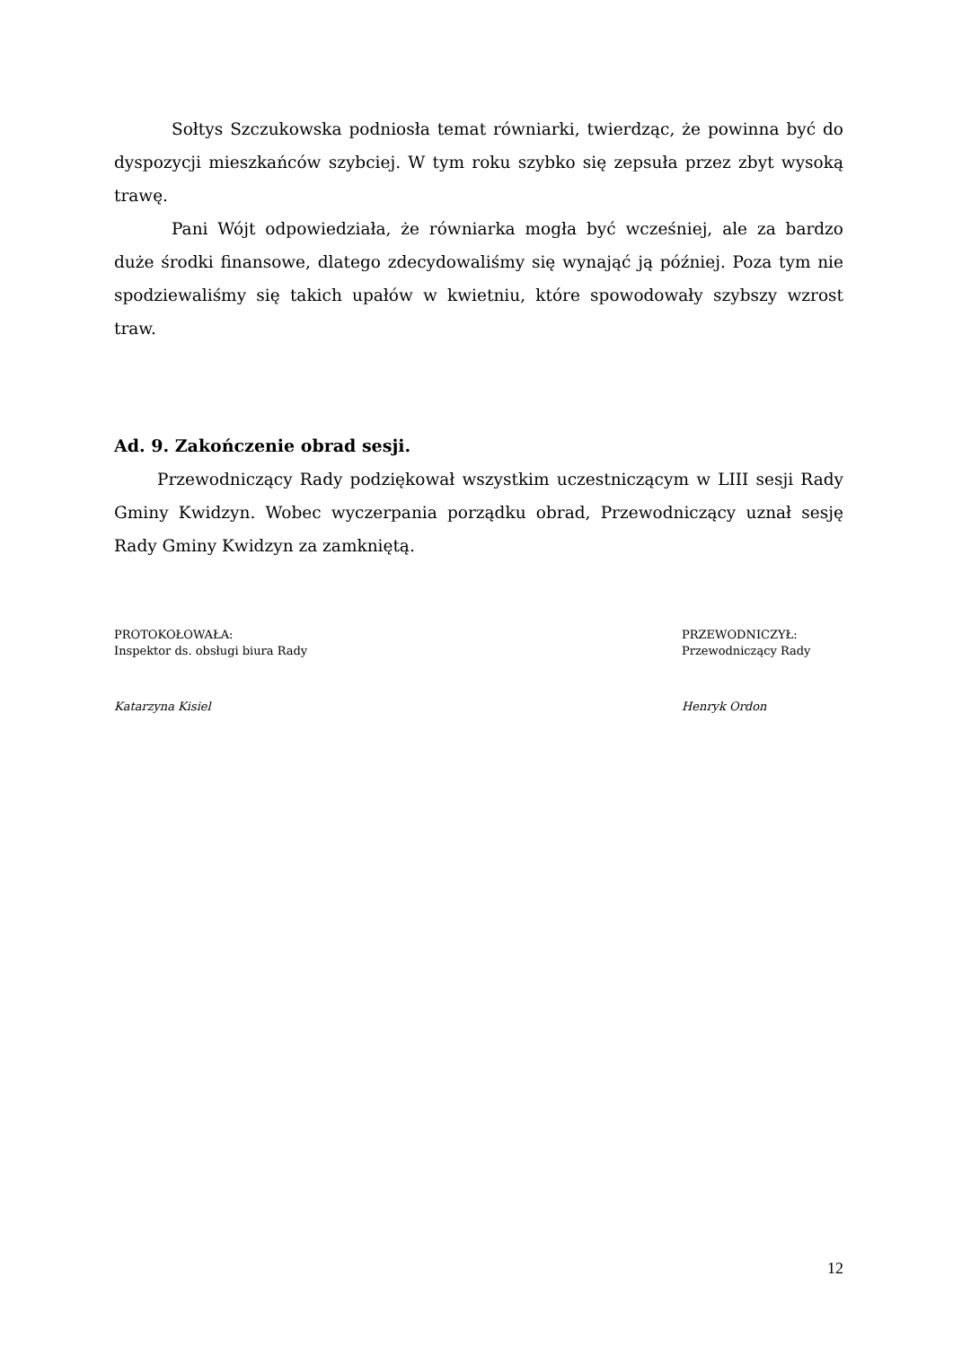Sołtys Szczukowska podniosła temat równiarki, twierdząc, że powinna być do dyspozycji mieszkańców szybciej. W tym roku szybko się zepsuła przez zbyt wysoką trawę.
Pani Wójt odpowiedziała, że równiarka mogła być wcześniej, ale za bardzo duże środki finansowe, dlatego zdecydowaliśmy się wynająć ją później. Poza tym nie spodziewaliśmy się takich upałów w kwietniu, które spowodowały szybszy wzrost traw.
Ad. 9. Zakończenie obrad sesji.
Przewodniczący Rady podziękował wszystkim uczestniczącym w LIII sesji Rady Gminy Kwidzyn. Wobec wyczerpania porządku obrad, Przewodniczący uznał sesję Rady Gminy Kwidzyn za zamkniętą.
PROTOKOŁOWAŁA:
Inspektor ds. obsługi biura Rady
Katarzyna Kisiel
PRZEWODNICZYŁ:
Przewodniczący Rady
Henryk Ordon
12